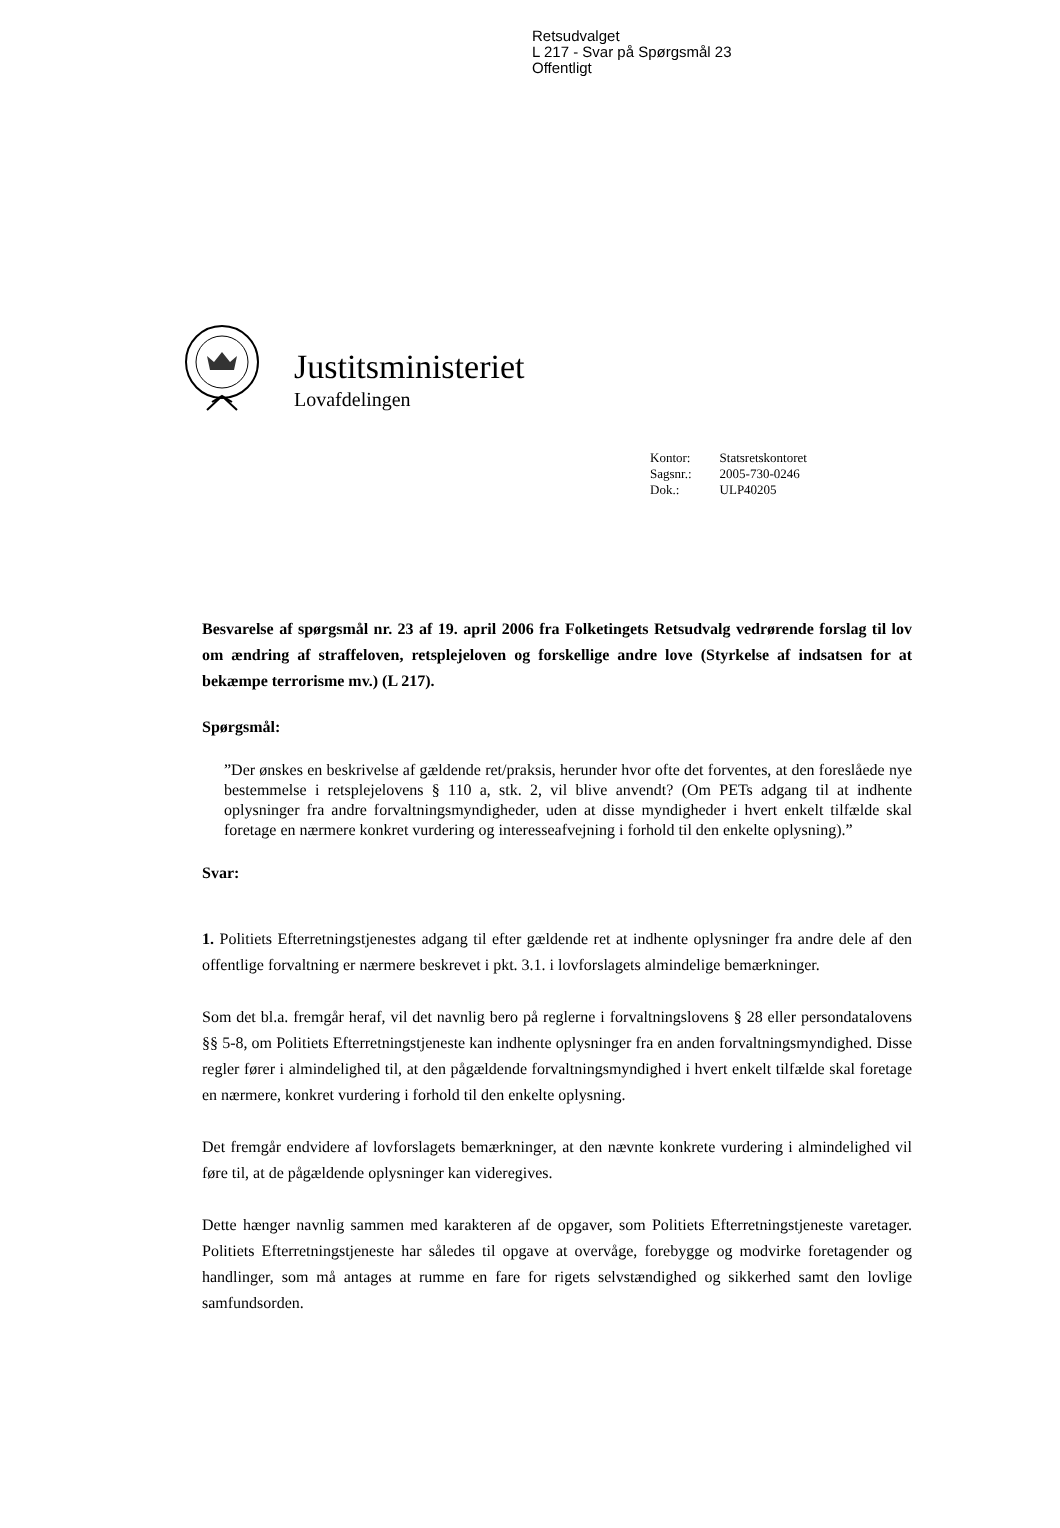Retsudvalget
L 217 - Svar på Spørgsmål 23
Offentligt
Justitsministeriet
Lovafdelingen
| Kontor: | Statsretskontoret |
| Sagsnr.: | 2005-730-0246 |
| Dok.: | ULP40205 |
Besvarelse af spørgsmål nr. 23 af 19. april 2006 fra Folketingets Retsudvalg vedrørende forslag til lov om ændring af straffeloven, retsplejeloven og forskellige andre love (Styrkelse af indsatsen for at bekæmpe terrorisme mv.) (L 217).
Spørgsmål:
”Der ønskes en beskrivelse af gældende ret/praksis, herunder hvor ofte det forventes, at den foreslåede nye bestemmelse i retsplejelovens § 110 a, stk. 2, vil blive anvendt? (Om PETs adgang til at indhente oplysninger fra andre forvaltningsmyndigheder, uden at disse myndigheder i hvert enkelt tilfælde skal foretage en nærmere konkret vurdering og interesseafvejning i forhold til den enkelte oplysning).”
Svar:
1. Politiets Efterretningstjenestes adgang til efter gældende ret at indhente oplysninger fra andre dele af den offentlige forvaltning er nærmere beskrevet i pkt. 3.1. i lovforslagets almindelige bemærkninger.
Som det bl.a. fremgår heraf, vil det navnlig bero på reglerne i forvaltningslovens § 28 eller persondatalovens §§ 5-8, om Politiets Efterretningstjeneste kan indhente oplysninger fra en anden forvaltningsmyndighed. Disse regler fører i almindelighed til, at den pågældende forvaltningsmyndighed i hvert enkelt tilfælde skal foretage en nærmere, konkret vurdering i forhold til den enkelte oplysning.
Det fremgår endvidere af lovforslagets bemærkninger, at den nævnte konkrete vurdering i almindelighed vil føre til, at de pågældende oplysninger kan videregives.
Dette hænger navnlig sammen med karakteren af de opgaver, som Politiets Efterretningstjeneste varetager. Politiets Efterretningstjeneste har således til opgave at overvåge, forebygge og modvirke foretagender og handlinger, som må antages at rumme en fare for rigets selvstændighed og sikkerhed samt den lovlige samfundsorden.